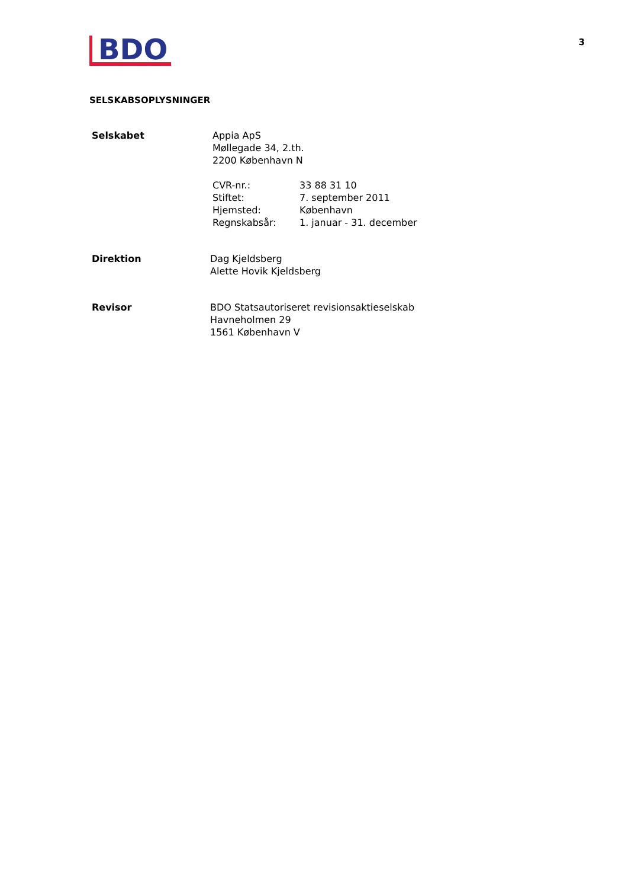3
BDO
SELSKABSOPLYSNINGER
| Selskabet | Appia ApS Møllegade 34, 2.th. 2200 København N / CVR-nr.: / 33 88 31 10 / / Stiftet: / 7. september 2011 / / Hjemsted: / København / / Regnskabsår: / 1. januar - 31. december / |
| Direktion | Dag Kjeldsberg Alette Hovik Kjeldsberg |
| Revisor | BDO Statsautoriseret revisionsaktieselskab Havneholmen 29 1561 København V |